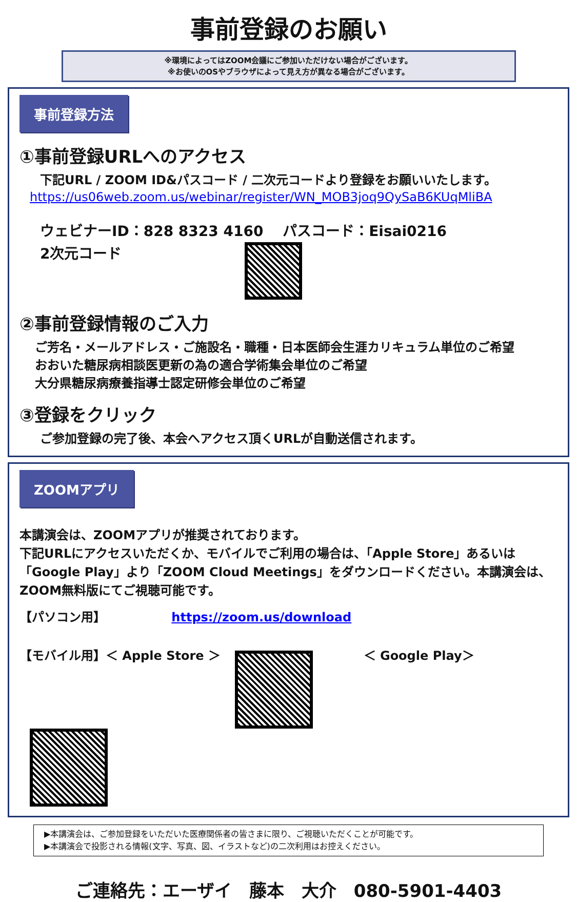事前登録のお願い
※環境によってはZOOM会議にご参加いただけない場合がございます。
※お使いのOSやブラウザによって見え方が異なる場合がございます。
事前登録方法
①事前登録URLへのアクセス
下記URL / ZOOM ID&パスコード / 二次元コードより登録をお願いいたします。
https://us06web.zoom.us/webinar/register/WN_MOB3joq9QySaB6KUqMliBA
ウェビナーID：828 8323 4160　 パスコード：Eisai0216
2次元コード
②事前登録情報のご入力
ご芳名・メールアドレス・ご施設名・職種・日本医師会生涯カリキュラム単位のご希望
おおいた糖尿病相談医更新の為の適合学術集会単位のご希望
大分県糖尿病療養指導士認定研修会単位のご希望
③登録をクリック
ご参加登録の完了後、本会へアクセス頂くURLが自動送信されます。
ZOOMアプリ
本講演会は、ZOOMアプリが推奨されております。
下記URLにアクセスいただくか、モバイルでご利用の場合は、「Apple Store」あるいは「Google Play」より「ZOOM Cloud Meetings」をダウンロードください。本講演会は、ZOOM無料版にてご視聴可能です。
【パソコン用】 https://zoom.us/download
【モバイル用】＜ Apple Store ＞ ＜ Google Play＞
▶本講演会は、ご参加登録をいただいた医療関係者の皆さまに限り、ご視聴いただくことが可能です。
▶本講演会で投影される情報(文字、写真、図、イラストなど)の二次利用はお控えください。
ご連絡先：エーザイ　藤本　大介　080-5901-4403